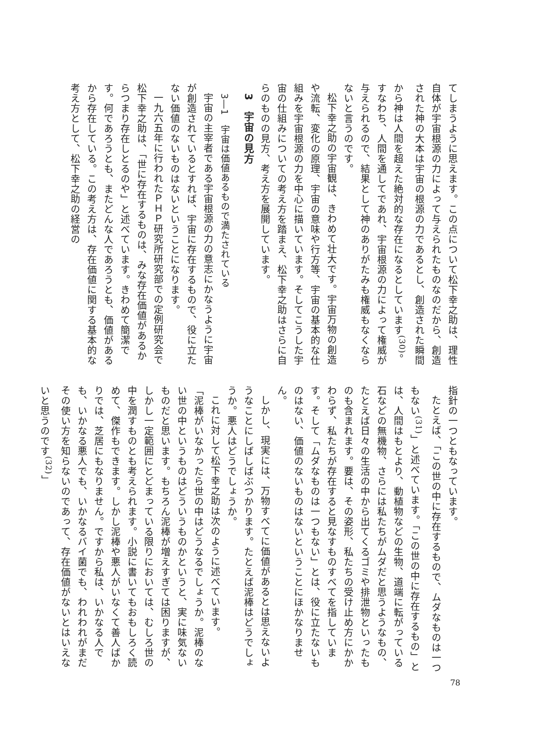てしまうように思えます。この点について松下幸之助は、理性自体が宇宙根源の力によって与えられたものなのだから、創造された神の大本は宇宙の根源の力であるとし、創造された瞬間から神は人間を超えた絶対的な存在になるとしています<sup>(30)</sup>。すなわち、人間を通してであれ、宇宙根源の力によって権威が与えられるので、結果として神のありがたみも権威もなくならないと言うのです。
松下幸之助の宇宙観は、きわめて壮大です。宇宙万物の創造や流転、変化の原理、宇宙の意味や行方等、宇宙の基本的な仕組みを宇宙根源の力を中心に描いています。そしてこうした宇宙の仕組みについての考え方を踏まえ、松下幸之助はさらに自らのものの見方、考え方を展開しています。
3　宇宙の見方
3―1　宇宙は価値あるもので満たされている
宇宙の主宰者である宇宙根源の力の意志にかなうように宇宙が創造されているとすれば、宇宙に存在するもので、役に立たない価値のないものはないということになります。
一九六五年に行われたＰＨＰ研究所研究部での定例研究会で松下幸之助は、「世に存在するものは、みな存在価値があるからつまり存在しとるのや」と述べています。きわめて簡潔です。何であろうとも、またどんな人であろうとも、価値があるから存在している。この考え方は、存在価値に関する基本的な考え方として、松下幸之助の経営の
指針の一つともなっています。
たとえば、「この世の中に存在するもので、ムダなものは一つもない<sup>(31)</sup>」と述べています。「この世の中に存在するもの」とは、人間はもとより、動植物などの生物、道端に転がっている石などの無機物、さらには私たちがムダだと思うようなもの、たとえば日々の生活の中から出てくるゴミや排泄物といったものも含まれます。要は、その姿形、私たちの受け止め方にかかわらず、私たちが存在すると見なすものすべてを指しています。そして「ムダなものは一つもない」とは、役に立たないものはない、価値のないものはないということにほかなりません。
しかし、現実には、万物すべてに価値があるとは思えないようなことにしばしばぶつかります。たとえば泥棒はどうでしょうか。悪人はどうでしょうか。
これに対して松下幸之助は次のように述べています。
「泥棒がいなかったら世の中はどうなるでしょうか。泥棒のない世の中というものはどういうものかというと、実に味気ないものだと思います。もちろん泥棒が増えすぎては困りますが、しかし一定範囲にとどまっている限りにおいては、むしろ世の中を潤すものとも考えられます。小説に書いてもおもしろく読めて、傑作もできます。しかし泥棒や悪人がいなくて善人ばかりでは、芝居にもなりません。ですから私は、いかなる人でも、いかなる悪人でも、いかなるバイ菌でも、われわれがまだその使い方を知らないのであって、存在価値がないとはいえないと思うのです<sup>(32)</sup>」
78